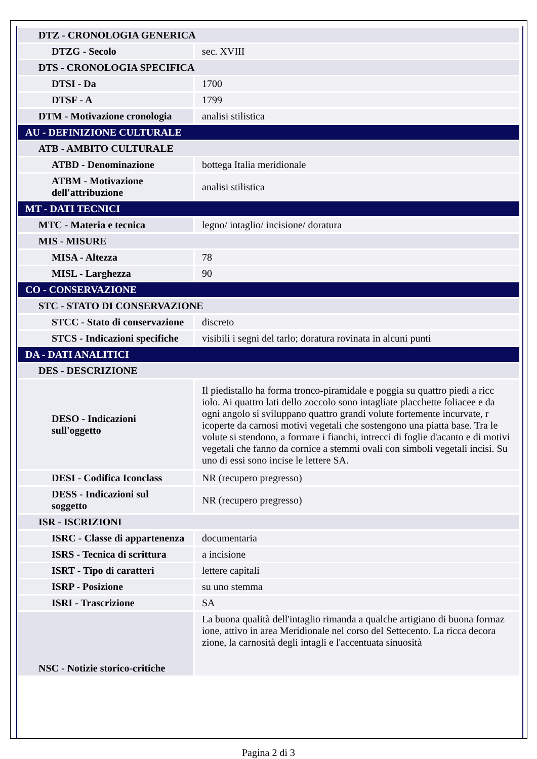| DTZ - CRONOLOGIA GENERICA | |
| DTZG - Secolo | sec. XVIII |
| DTS - CRONOLOGIA SPECIFICA | |
| DTSI - Da | 1700 |
| DTSF - A | 1799 |
| DTM - Motivazione cronologia | analisi stilistica |
| AU - DEFINIZIONE CULTURALE | |
| ATB - AMBITO CULTURALE | |
| ATBD - Denominazione | bottega Italia meridionale |
| ATBM - Motivazione dell'attribuzione | analisi stilistica |
| MT - DATI TECNICI | |
| MTC - Materia e tecnica | legno/ intaglio/ incisione/ doratura |
| MIS - MISURE | |
| MISA - Altezza | 78 |
| MISL - Larghezza | 90 |
| CO - CONSERVAZIONE | |
| STC - STATO DI CONSERVAZIONE | |
| STCC - Stato di conservazione | discreto |
| STCS - Indicazioni specifiche | visibili i segni del tarlo; doratura rovinata in alcuni punti |
| DA - DATI ANALITICI | |
| DES - DESCRIZIONE | |
| DESO - Indicazioni sull'oggetto | Il piedistallo ha forma tronco-piramidale e poggia su quattro piedi a ricc iolo. Ai quattro lati dello zoccolo sono intagliate placchette foliacee e da ogni angolo si sviluppano quattro grandi volute fortemente incurvate, r icoperte da carnosi motivi vegetali che sostengono una piatta base. Tra le volute si stendono, a formare i fianchi, intrecci di foglie d'acanto e di motivi vegetali che fanno da cornice a stemmi ovali con simboli vegetali incisi. Su uno di essi sono incise le lettere SA. |
| DESI - Codifica Iconclass | NR (recupero pregresso) |
| DESS - Indicazioni sul soggetto | NR (recupero pregresso) |
| ISR - ISCRIZIONI | |
| ISRC - Classe di appartenenza | documentaria |
| ISRS - Tecnica di scrittura | a incisione |
| ISRT - Tipo di caratteri | lettere capitali |
| ISRP - Posizione | su uno stemma |
| ISRI - Trascrizione | SA |
| NSC - Notizie storico-critiche | La buona qualità dell'intaglio rimanda a qualche artigiano di buona formaz ione, attivo in area Meridionale nel corso del Settecento. La ricca decora zione, la carnosità degli intagli e l'accentuata sinuosità |
Pagina 2 di 3